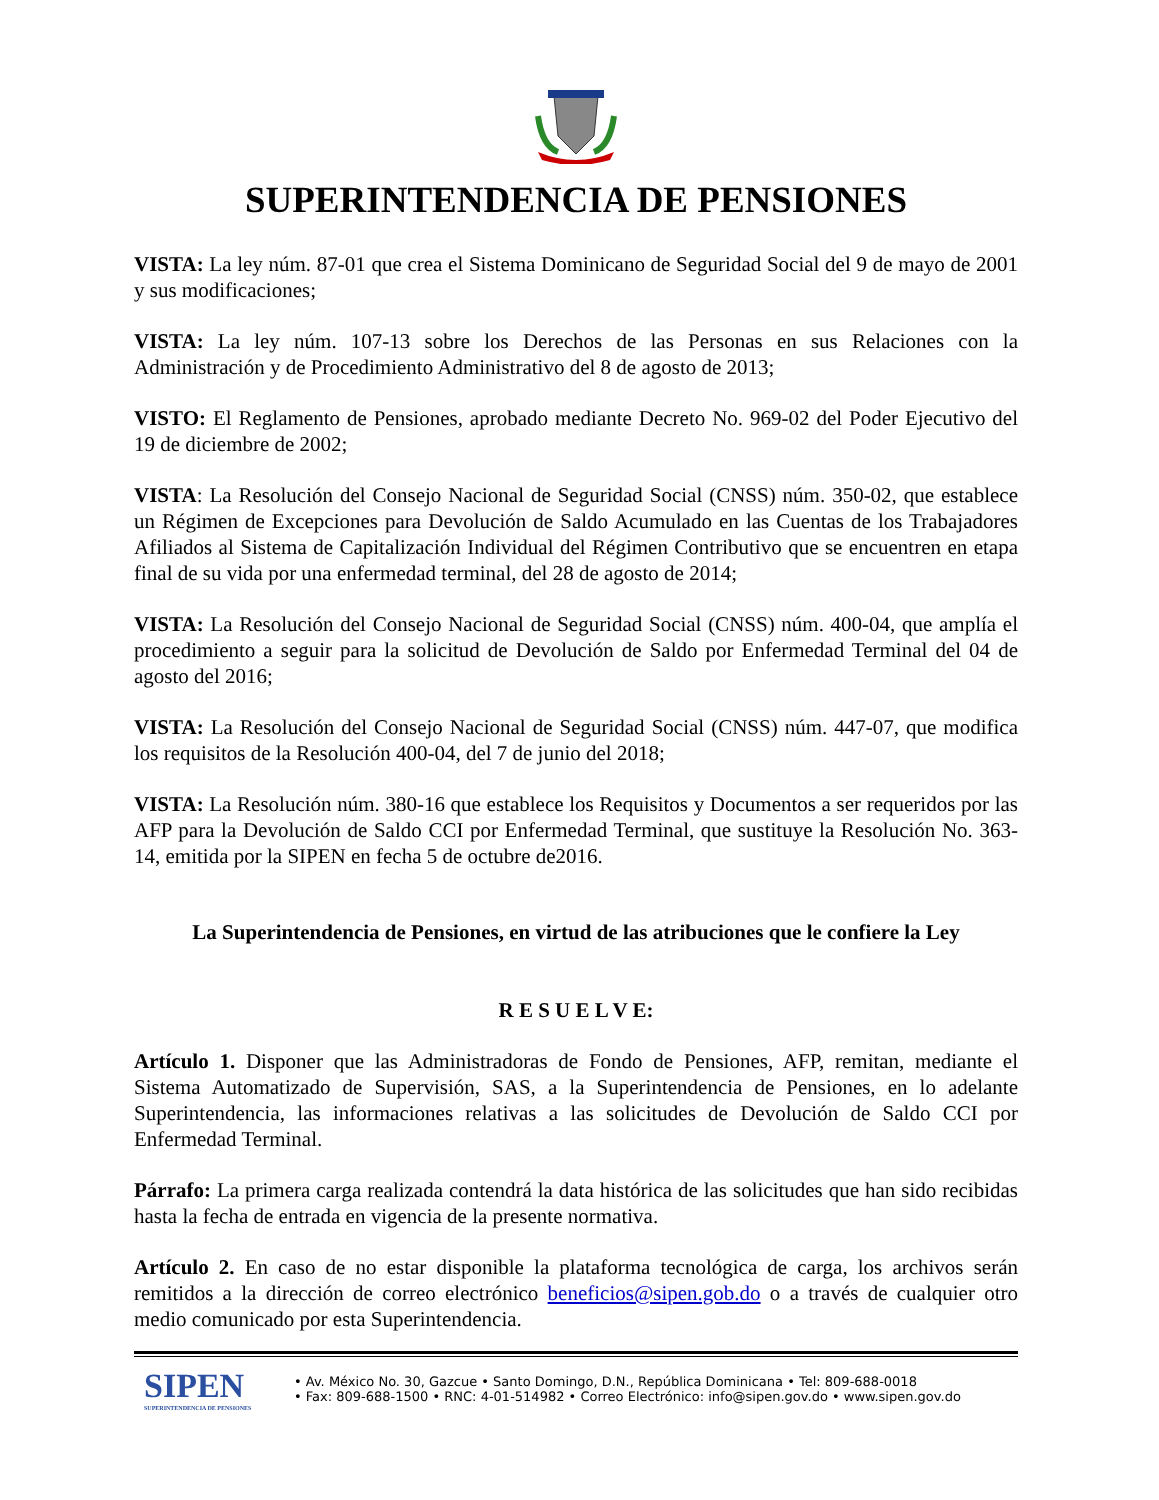SUPERINTENDENCIA DE PENSIONES
VISTA: La ley núm. 87-01 que crea el Sistema Dominicano de Seguridad Social del 9 de mayo de 2001 y sus modificaciones;
VISTA: La ley núm. 107-13 sobre los Derechos de las Personas en sus Relaciones con la Administración y de Procedimiento Administrativo del 8 de agosto de 2013;
VISTO: El Reglamento de Pensiones, aprobado mediante Decreto No. 969-02 del Poder Ejecutivo del 19 de diciembre de 2002;
VISTA: La Resolución del Consejo Nacional de Seguridad Social (CNSS) núm. 350-02, que establece un Régimen de Excepciones para Devolución de Saldo Acumulado en las Cuentas de los Trabajadores Afiliados al Sistema de Capitalización Individual del Régimen Contributivo que se encuentren en etapa final de su vida por una enfermedad terminal, del 28 de agosto de 2014;
VISTA: La Resolución del Consejo Nacional de Seguridad Social (CNSS) núm. 400-04, que amplía el procedimiento a seguir para la solicitud de Devolución de Saldo por Enfermedad Terminal del 04 de agosto del 2016;
VISTA: La Resolución del Consejo Nacional de Seguridad Social (CNSS) núm. 447-07, que modifica los requisitos de la Resolución 400-04, del 7 de junio del 2018;
VISTA: La Resolución núm. 380-16 que establece los Requisitos y Documentos a ser requeridos por las AFP para la Devolución de Saldo CCI por Enfermedad Terminal, que sustituye la Resolución No. 363-14, emitida por la SIPEN en fecha 5 de octubre de2016.
La Superintendencia de Pensiones, en virtud de las atribuciones que le confiere la Ley
R E S U E L V E:
Artículo 1. Disponer que las Administradoras de Fondo de Pensiones, AFP, remitan, mediante el Sistema Automatizado de Supervisión, SAS, a la Superintendencia de Pensiones, en lo adelante Superintendencia, las informaciones relativas a las solicitudes de Devolución de Saldo CCI por Enfermedad Terminal.
Párrafo: La primera carga realizada contendrá la data histórica de las solicitudes que han sido recibidas hasta la fecha de entrada en vigencia de la presente normativa.
Artículo 2. En caso de no estar disponible la plataforma tecnológica de carga, los archivos serán remitidos a la dirección de correo electrónico beneficios@sipen.gob.do o a través de cualquier otro medio comunicado por esta Superintendencia.
SIPEN
SUPERINTENDENCIA DE PENSIONES
• Av. México No. 30, Gazcue • Santo Domingo, D.N., República Dominicana • Tel: 809-688-0018
• Fax: 809-688-1500 • RNC: 4-01-514982 • Correo Electrónico: info@sipen.gov.do • www.sipen.gov.do